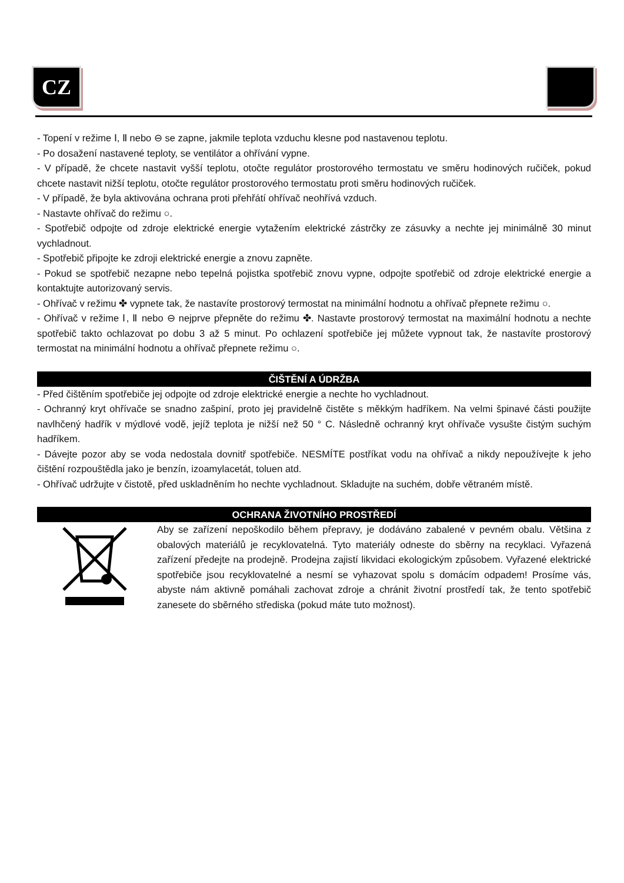CZ
- Topení v režime Ⅰ, Ⅱ nebo ⊖ se zapne, jakmile teplota vzduchu klesne pod nastavenou teplotu.
- Po dosažení nastavené teploty, se ventilátor a ohřívání vypne.
- V případě, že chcete nastavit vyšší teplotu, otočte regulátor prostorového termostatu ve směru hodinových ručiček, pokud chcete nastavit nižší teplotu, otočte regulátor prostorového termostatu proti směru hodinových ručiček.
- V případě, že byla aktivována ochrana proti přehřátí ohřívač neohřívá vzduch.
- Nastavte ohřívač do režimu ○.
- Spotřebič odpojte od zdroje elektrické energie vytažením elektrické zástrčky ze zásuvky a nechte jej minimálně 30 minut vychladnout.
- Spotřebič připojte ke zdroji elektrické energie a znovu zapněte.
- Pokud se spotřebič nezapne nebo tepelná pojistka spotřebič znovu vypne, odpojte spotřebič od zdroje elektrické energie a kontaktujte autorizovaný servis.
- Ohřívač v režimu ✤ vypnete tak, že nastavíte prostorový termostat na minimální hodnotu a ohřívač přepnete režimu ○.
- Ohřívač v režime Ⅰ, Ⅱ nebo ⊖ nejprve přepněte do režimu ✤. Nastavte prostorový termostat na maximální hodnotu a nechte spotřebič takto ochlazovat po dobu 3 až 5 minut. Po ochlazení spotřebiče jej můžete vypnout tak, že nastavíte prostorový termostat na minimální hodnotu a ohřívač přepnete režimu ○.
ČIŠTĚNÍ A ÚDRŽBA
- Před čištěním spotřebiče jej odpojte od zdroje elektrické energie a nechte ho vychladnout.
- Ochranný kryt ohřívače se snadno zašpiní, proto jej pravidelně čistěte s měkkým hadříkem. Na velmi špinavé části použijte navlhčený hadřík v mýdlové vodě, jejíž teplota je nižší než 50 ° C. Následně ochranný kryt ohřívače vysušte čistým suchým hadříkem.
- Dávejte pozor aby se voda nedostala dovnitř spotřebiče. NESMÍTE postříkat vodu na ohřívač a nikdy nepoužívejte k jeho čištění rozpouštědla jako je benzín, izoamylacetát, toluen atd.
- Ohřívač udržujte v čistotě, před uskladněním ho nechte vychladnout. Skladujte na suchém, dobře větraném místě.
OCHRANA ŽIVOTNÍHO PROSTŘEDÍ
Aby se zařízení nepoškodilo během přepravy, je dodáváno zabalené v pevném obalu. Většina z obalových materiálů je recyklovatelná. Tyto materiály odneste do sběrny na recyklaci. Vyřazená zařízení předejte na prodejně. Prodejna zajistí likvidaci ekologickým způsobem. Vyřazené elektrické spotřebiče jsou recyklovatelné a nesmí se vyhazovat spolu s domácím odpadem! Prosíme vás, abyste nám aktivně pomáhali zachovat zdroje a chránit životní prostředí tak, že tento spotřebič zanesete do sběrného střediska (pokud máte tuto možnost).